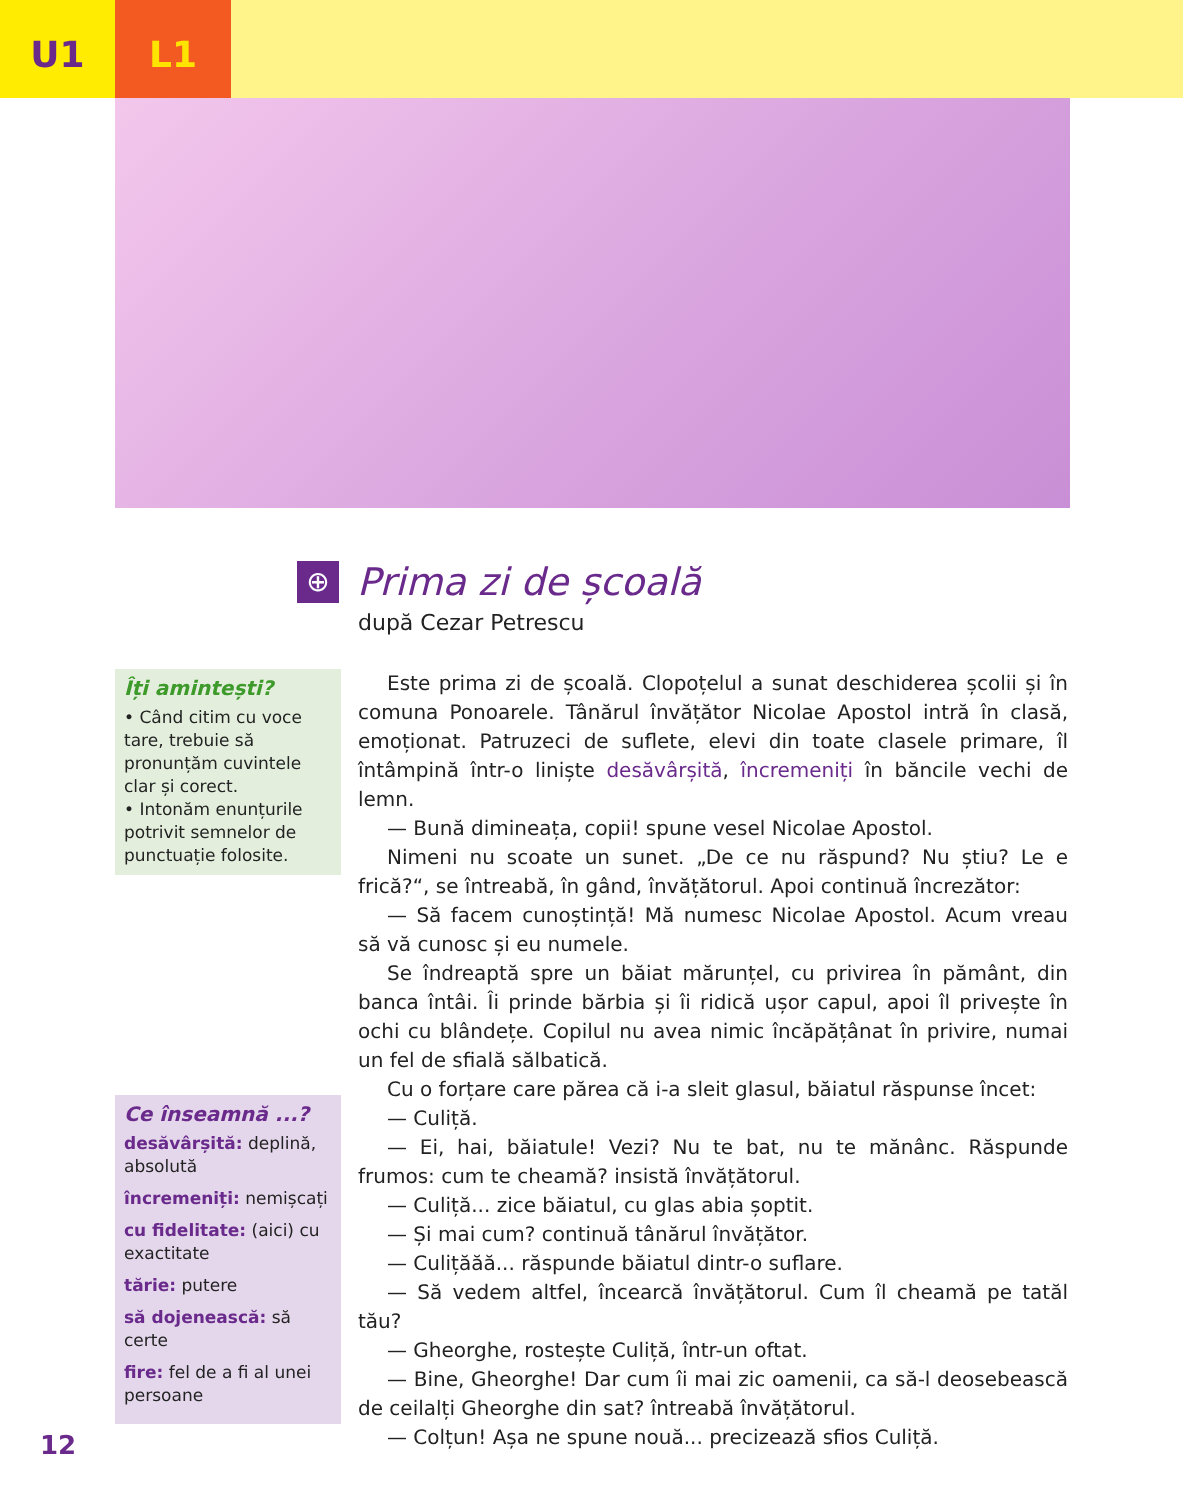U1 L1
⊕
Prima zi de școală
după Cezar Petrescu
Îți amintești?
• Când citim cu voce tare, trebuie să pronunțăm cuvintele clar și corect.
• Intonăm enunțurile potrivit semnelor de punctuație folosite.
Ce înseamnă ...?
desăvârșită: deplină, absolută
încremeniți: nemișcați
cu fidelitate: (aici) cu exactitate
tărie: putere
să dojenească: să certe
fire: fel de a fi al unei persoane
Este prima zi de școală. Clopoțelul a sunat deschiderea școlii și în comuna Ponoarele. Tânărul învățător Nicolae Apostol intră în clasă, emoționat. Patruzeci de suflete, elevi din toate clasele primare, îl întâmpină într-o liniște desăvârșită, încremeniți în băncile vechi de lemn.
— Bună dimineața, copii! spune vesel Nicolae Apostol.
Nimeni nu scoate un sunet. „De ce nu răspund? Nu știu? Le e frică?“, se întreabă, în gând, învățătorul. Apoi continuă încrezător:
— Să facem cunoștință! Mă numesc Nicolae Apostol. Acum vreau să vă cunosc și eu numele.
Se îndreaptă spre un băiat mărunțel, cu privirea în pământ, din banca întâi. Îi prinde bărbia și îi ridică ușor capul, apoi îl privește în ochi cu blândețe. Copilul nu avea nimic încăpățânat în privire, numai un fel de sfială sălbatică.
Cu o forțare care părea că i-a sleit glasul, băiatul răspunse încet:
— Culiță.
— Ei, hai, băiatule! Vezi? Nu te bat, nu te mănânc. Răspunde frumos: cum te cheamă? insistă învățătorul.
— Culiță... zice băiatul, cu glas abia șoptit.
— Și mai cum? continuă tânărul învățător.
— Culițăăă... răspunde băiatul dintr-o suflare.
— Să vedem altfel, încearcă învățătorul. Cum îl cheamă pe tatăl tău?
— Gheorghe, rostește Culiță, într-un oftat.
— Bine, Gheorghe! Dar cum îi mai zic oamenii, ca să-l deosebească de ceilalți Gheorghe din sat? întreabă învățătorul.
— Colțun! Așa ne spune nouă... precizează sfios Culiță.
12